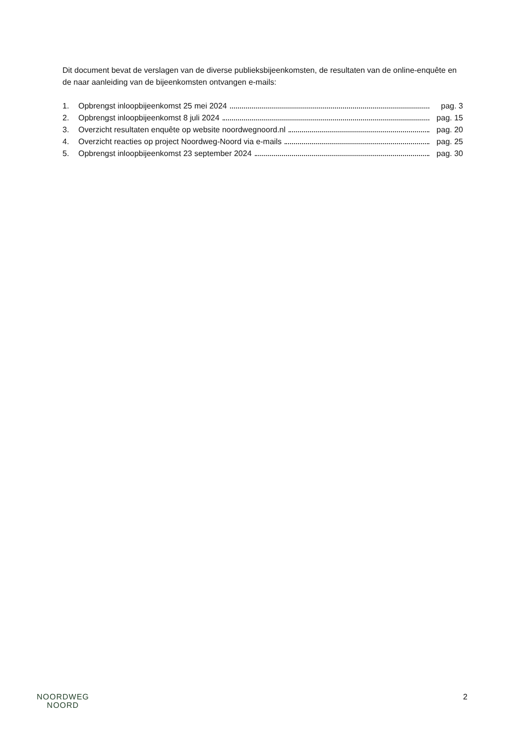Dit document bevat de verslagen van de diverse publieksbijeenkomsten, de resultaten van de online-enquête en de naar aanleiding van de bijeenkomsten ontvangen e-mails:
1. Opbrengst inloopbijeenkomst 25 mei 2024 pag. 3
2. Opbrengst inloopbijeenkomst 8 juli 2024 pag. 15
3. Overzicht resultaten enquête op website noordwegnoord.nl pag. 20
4. Overzicht reacties op project Noordweg-Noord via e-mails pag. 25
5. Opbrengst inloopbijeenkomst 23 september 2024 pag. 30
NOORDWEG
NOORD
2